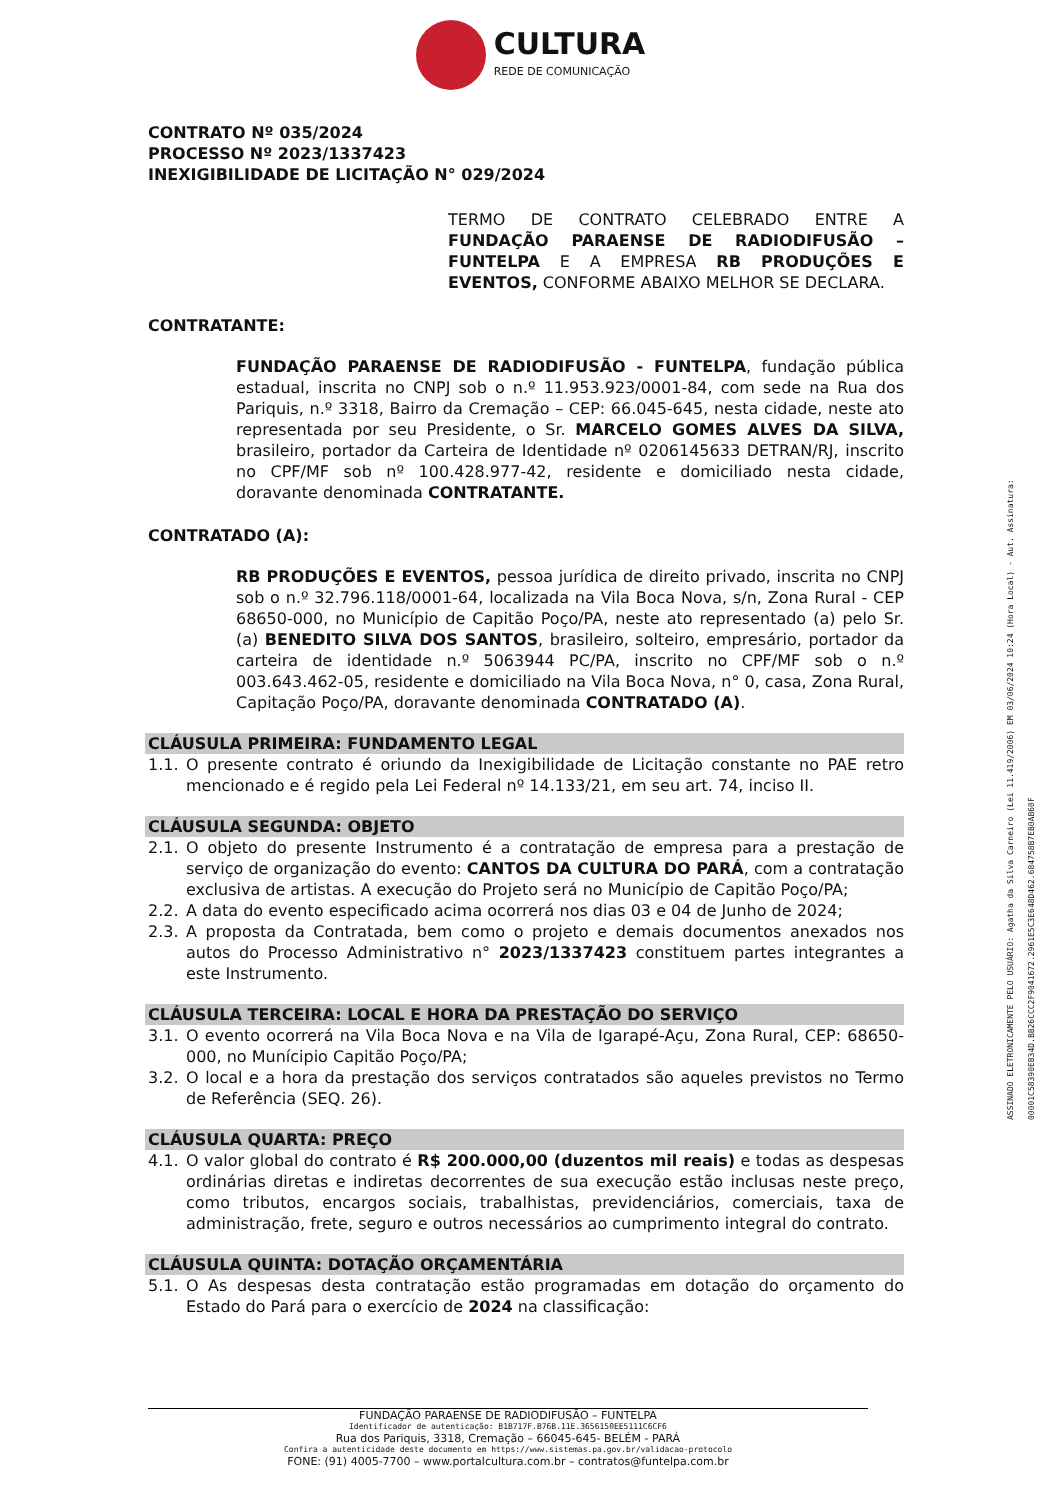CULTURA REDE DE COMUNICAÇÃO
CONTRATO Nº 035/2024
PROCESSO Nº 2023/1337423
INEXIGIBILIDADE DE LICITAÇÃO N° 029/2024
TERMO DE CONTRATO CELEBRADO ENTRE A FUNDAÇÃO PARAENSE DE RADIODIFUSÃO – FUNTELPA E A EMPRESA RB PRODUÇÕES E EVENTOS, CONFORME ABAIXO MELHOR SE DECLARA.
CONTRATANTE:
FUNDAÇÃO PARAENSE DE RADIODIFUSÃO - FUNTELPA, fundação pública estadual, inscrita no CNPJ sob o n.º 11.953.923/0001-84, com sede na Rua dos Pariquis, n.º 3318, Bairro da Cremação – CEP: 66.045-645, nesta cidade, neste ato representada por seu Presidente, o Sr. MARCELO GOMES ALVES DA SILVA, brasileiro, portador da Carteira de Identidade nº 0206145633 DETRAN/RJ, inscrito no CPF/MF sob nº 100.428.977-42, residente e domiciliado nesta cidade, doravante denominada CONTRATANTE.
CONTRATADO (A):
RB PRODUÇÕES E EVENTOS, pessoa jurídica de direito privado, inscrita no CNPJ sob o n.º 32.796.118/0001-64, localizada na Vila Boca Nova, s/n, Zona Rural - CEP 68650-000, no Município de Capitão Poço/PA, neste ato representado (a) pelo Sr. (a) BENEDITO SILVA DOS SANTOS, brasileiro, solteiro, empresário, portador da carteira de identidade n.º 5063944 PC/PA, inscrito no CPF/MF sob o n.º 003.643.462-05, residente e domiciliado na Vila Boca Nova, n° 0, casa, Zona Rural, Capitação Poço/PA, doravante denominada CONTRATADO (A).
CLÁUSULA PRIMEIRA: FUNDAMENTO LEGAL
1.1. O presente contrato é oriundo da Inexigibilidade de Licitação constante no PAE retro mencionado e é regido pela Lei Federal nº 14.133/21, em seu art. 74, inciso II.
CLÁUSULA SEGUNDA: OBJETO
2.1. O objeto do presente Instrumento é a contratação de empresa para a prestação de serviço de organização do evento: CANTOS DA CULTURA DO PARÁ, com a contratação exclusiva de artistas. A execução do Projeto será no Município de Capitão Poço/PA;
2.2. A data do evento especificado acima ocorrerá nos dias 03 e 04 de Junho de 2024;
2.3. A proposta da Contratada, bem como o projeto e demais documentos anexados nos autos do Processo Administrativo n° 2023/1337423 constituem partes integrantes a este Instrumento.
CLÁUSULA TERCEIRA: LOCAL E HORA DA PRESTAÇÃO DO SERVIÇO
3.1. O evento ocorrerá na Vila Boca Nova e na Vila de Igarapé-Açu, Zona Rural, CEP: 68650-000, no Munícipio Capitão Poço/PA;
3.2. O local e a hora da prestação dos serviços contratados são aqueles previstos no Termo de Referência (SEQ. 26).
CLÁUSULA QUARTA: PREÇO
4.1. O valor global do contrato é R$ 200.000,00 (duzentos mil reais) e todas as despesas ordinárias diretas e indiretas decorrentes de sua execução estão inclusas neste preço, como tributos, encargos sociais, trabalhistas, previdenciários, comerciais, taxa de administração, frete, seguro e outros necessários ao cumprimento integral do contrato.
CLÁUSULA QUINTA: DOTAÇÃO ORÇAMENTÁRIA
5.1. O As despesas desta contratação estão programadas em dotação do orçamento do Estado do Pará para o exercício de 2024 na classificação:
ASSINADO ELETRONICAMENTE PELO USUÁRIO: Agatha da Silva Carneiro (Lei 11.419/2006) EM 03/06/2024 10:24 (Hora Local) - Aut. Assinatura: 00001C58390EB34D.BB26CCC2F9041672.2961E5C3E648D462.684758B7EB0AB60F
FUNDAÇÃO PARAENSE DE RADIODIFUSÃO – FUNTELPA
Identificador de autenticação: B1B717F.B76B.11E.3656150EE5111C6CF6
Rua dos Pariquis, 3318, Cremação – 66045-645- BELÉM - PARÁ
Confira a autenticidade deste documento em https://www.sistemas.pa.gov.br/validacao-protocolo
FONE: (91) 4005-7700 – www.portalcultura.com.br – contratos@funtelpa.com.br